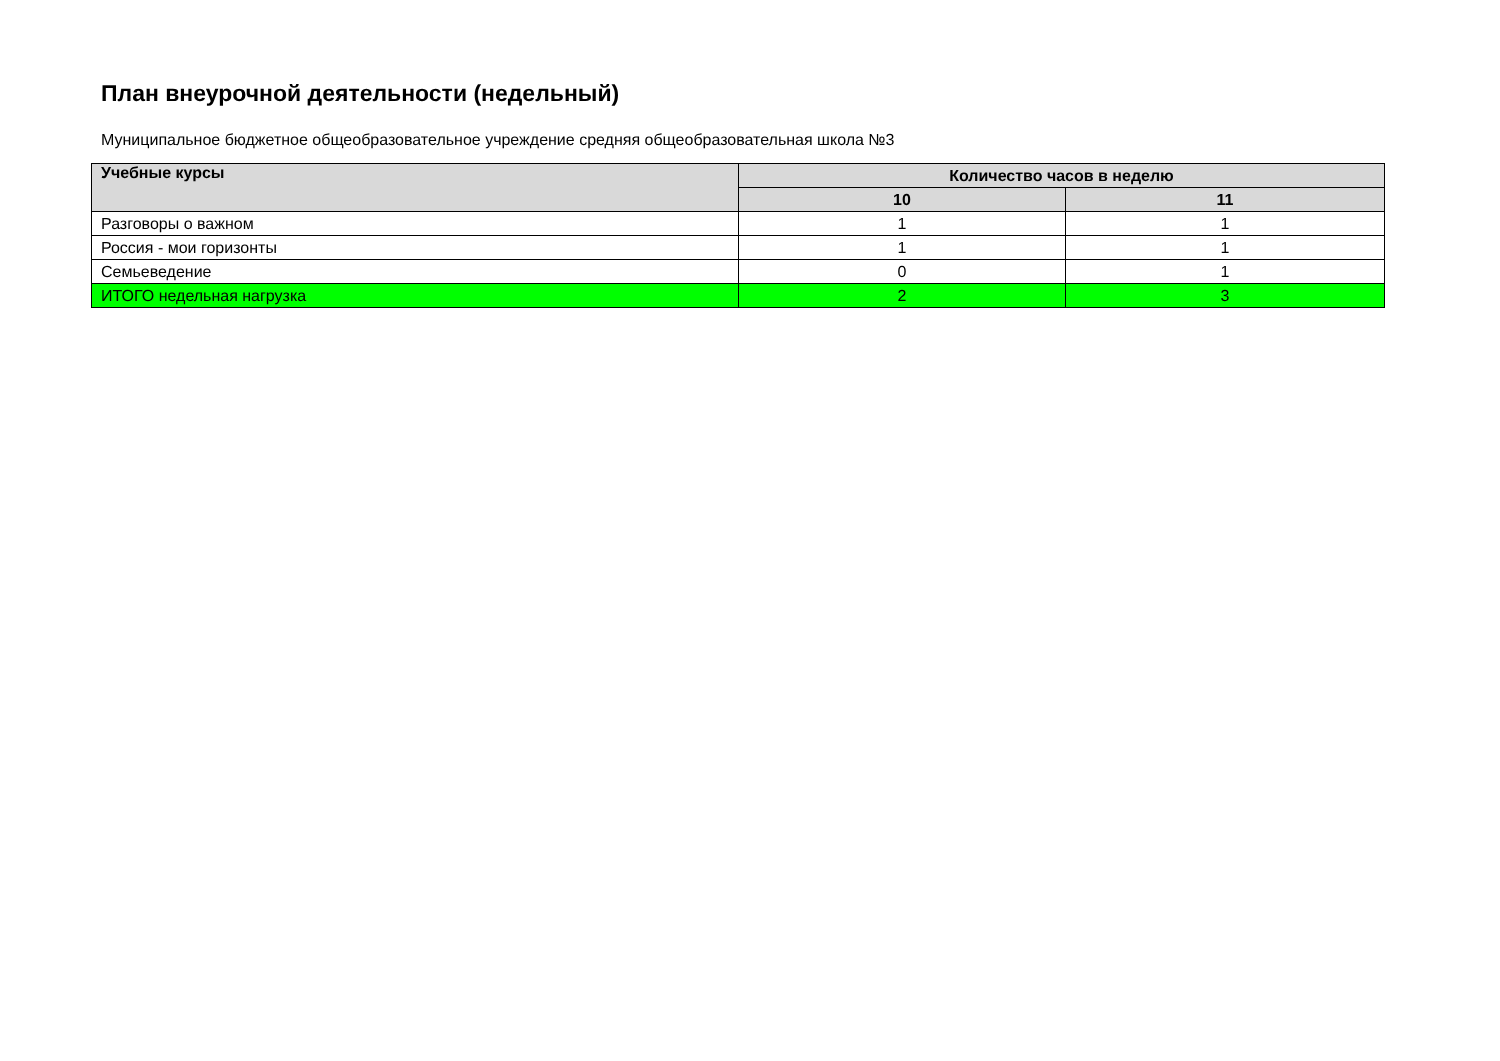План внеурочной деятельности (недельный)
Муниципальное бюджетное общеобразовательное учреждение средняя общеобразовательная школа №3
| Учебные курсы | Количество часов в неделю | |
| --- | --- | --- |
| | 10 | 11 |
| Разговоры о важном | 1 | 1 |
| Россия - мои горизонты | 1 | 1 |
| Семьеведение | 0 | 1 |
| ИТОГО недельная нагрузка | 2 | 3 |